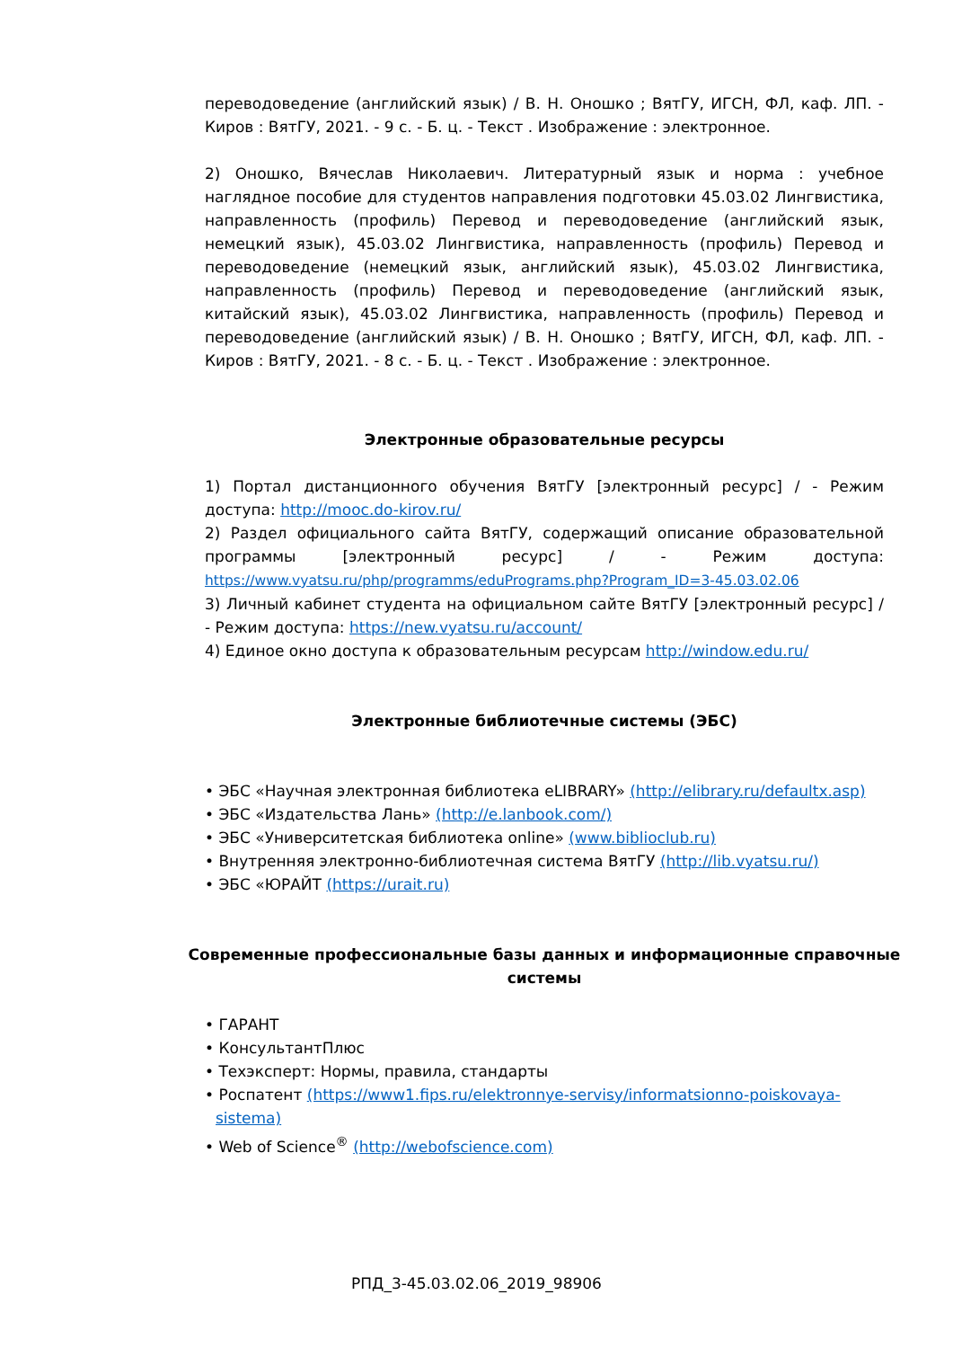переводоведение (английский язык) / В. Н. Оношко ; ВятГУ, ИГСН, ФЛ, каф. ЛП. - Киров : ВятГУ, 2021. - 9 с. - Б. ц. - Текст . Изображение : электронное.
2) Оношко, Вячеслав Николаевич. Литературный язык и норма : учебное наглядное пособие для студентов направления подготовки 45.03.02 Лингвистика, направленность (профиль) Перевод и переводоведение (английский язык, немецкий язык), 45.03.02 Лингвистика, направленность (профиль) Перевод и переводоведение (немецкий язык, английский язык), 45.03.02 Лингвистика, направленность (профиль) Перевод и переводоведение (английский язык, китайский язык), 45.03.02 Лингвистика, направленность (профиль) Перевод и переводоведение (английский язык) / В. Н. Оношко ; ВятГУ, ИГСН, ФЛ, каф. ЛП. - Киров : ВятГУ, 2021. - 8 с. - Б. ц. - Текст . Изображение : электронное.
Электронные образовательные ресурсы
1) Портал дистанционного обучения ВятГУ [электронный ресурс] / - Режим доступа: http://mooc.do-kirov.ru/
2) Раздел официального сайта ВятГУ, содержащий описание образовательной программы [электронный ресурс] / - Режим доступа: https://www.vyatsu.ru/php/programms/eduPrograms.php?Program_ID=3-45.03.02.06
3) Личный кабинет студента на официальном сайте ВятГУ [электронный ресурс] / - Режим доступа: https://new.vyatsu.ru/account/
4) Единое окно доступа к образовательным ресурсам http://window.edu.ru/
Электронные библиотечные системы (ЭБС)
• ЭБС «Научная электронная библиотека eLIBRARY» (http://elibrary.ru/defaultx.asp)
• ЭБС «Издательства Лань» (http://e.lanbook.com/)
• ЭБС «Университетская библиотека online» (www.biblioclub.ru)
• Внутренняя электронно-библиотечная система ВятГУ (http://lib.vyatsu.ru/)
• ЭБС «ЮРАЙТ (https://urait.ru)
Современные профессиональные базы данных и информационные справочные системы
• ГАРАНТ
• КонсультантПлюс
• Техэксперт: Нормы, правила, стандарты
• Роспатент (https://www1.fips.ru/elektronnye-servisy/informatsionno-poiskovaya-sistema)
• Web of Science<sup>®</sup> (http://webofscience.com)
РПД_3-45.03.02.06_2019_98906